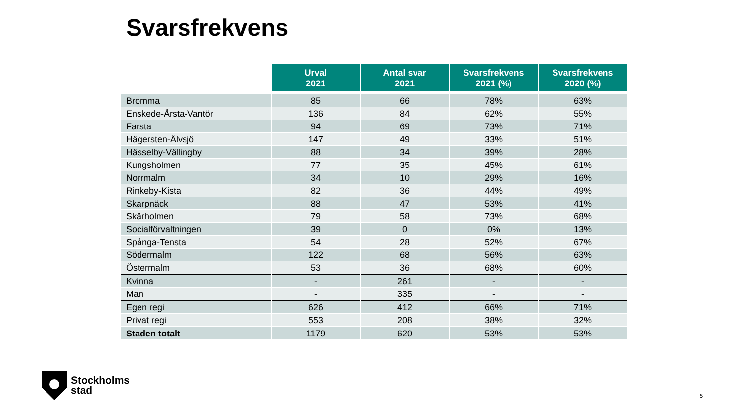Svarsfrekvens
| | Urval 2021 | Antal svar 2021 | Svarsfrekvens 2021 (%) | Svarsfrekvens 2020 (%) |
| --- | --- | --- | --- | --- |
| Bromma | 85 | 66 | 78% | 63% |
| Enskede-Årsta-Vantör | 136 | 84 | 62% | 55% |
| Farsta | 94 | 69 | 73% | 71% |
| Hägersten-Älvsjö | 147 | 49 | 33% | 51% |
| Hässelby-Vällingby | 88 | 34 | 39% | 28% |
| Kungsholmen | 77 | 35 | 45% | 61% |
| Norrmalm | 34 | 10 | 29% | 16% |
| Rinkeby-Kista | 82 | 36 | 44% | 49% |
| Skarpnäck | 88 | 47 | 53% | 41% |
| Skärholmen | 79 | 58 | 73% | 68% |
| Socialförvaltningen | 39 | 0 | 0% | 13% |
| Spånga-Tensta | 54 | 28 | 52% | 67% |
| Södermalm | 122 | 68 | 56% | 63% |
| Östermalm | 53 | 36 | 68% | 60% |
| Kvinna | - | 261 | - | - |
| Man | - | 335 | - | - |
| Egen regi | 626 | 412 | 66% | 71% |
| Privat regi | 553 | 208 | 38% | 32% |
| Staden totalt | 1179 | 620 | 53% | 53% |
Stockholms
stad
5